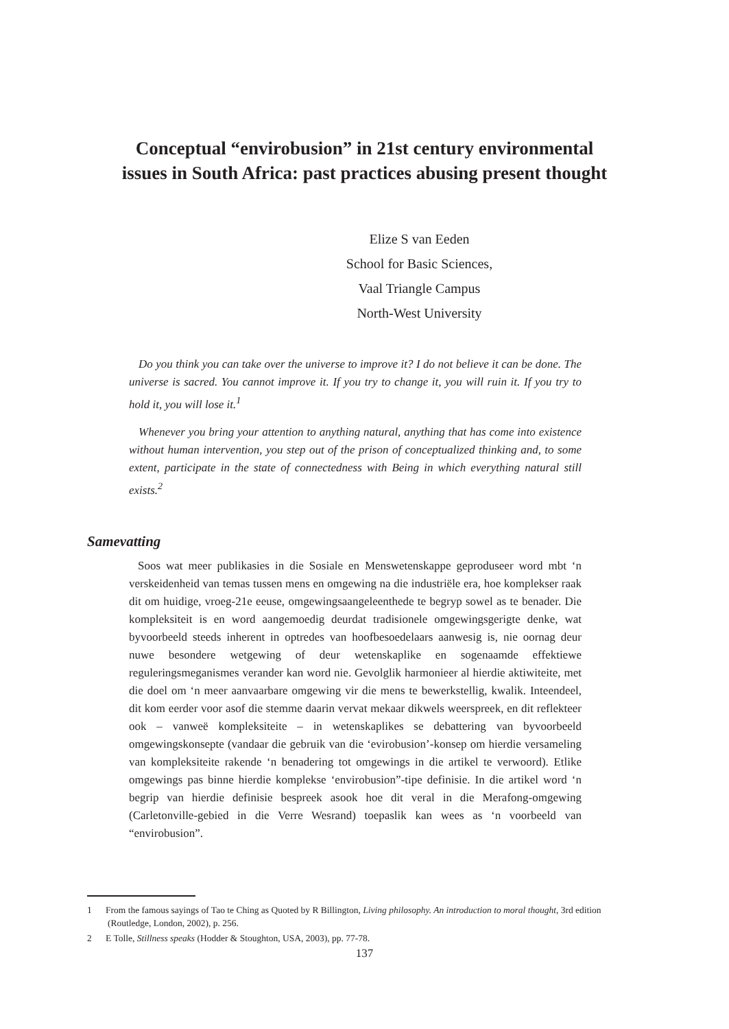Conceptual “envirobusion” in 21st century environmental
issues in South Africa: past practices abusing present thought
Elize S van Eeden
School for Basic Sciences,
Vaal Triangle Campus
North-West University
Do you think you can take over the universe to improve it? I do not believe it can be done. The universe is sacred. You cannot improve it. If you try to change it, you will ruin it. If you try to hold it, you will lose it.<sup>1</sup>
Whenever you bring your attention to anything natural, anything that has come into existence without human intervention, you step out of the prison of conceptualized thinking and, to some extent, participate in the state of connectedness with Being in which everything natural still exists.<sup>2</sup>
Samevatting
Soos wat meer publikasies in die Sosiale en Menswetenskappe geproduseer word mbt ‘n verskeidenheid van temas tussen mens en omgewing na die industriële era, hoe komplekser raak dit om huidige, vroeg-21e eeuse, omgewingsaangeleenthede te begryp sowel as te benader. Die kompleksiteit is en word aangemoedig deurdat tradisionele omgewingsgerigte denke, wat byvoorbeeld steeds inherent in optredes van hoofbesoedelaars aanwesig is, nie oornag deur nuwe besondere wetgewing of deur wetenskaplike en sogenaamde effektiewe reguleringsmeganismes verander kan word nie. Gevolglik harmonieer al hierdie aktiwiteite, met die doel om ‘n meer aanvaarbare omgewing vir die mens te bewerkstellig, kwalik. Inteendeel, dit kom eerder voor asof die stemme daarin vervat mekaar dikwels weerspreek, en dit reflekteer ook – vanweë kompleksiteite – in wetenskaplikes se debattering van byvoorbeeld omgewingskonsepte (vandaar die gebruik van die ‘evirobusion’-konsep om hierdie versameling van kompleksiteite rakende ‘n benadering tot omgewings in die artikel te verwoord). Etlike omgewings pas binne hierdie komplekse ‘envirobusion”-tipe definisie. In die artikel word ‘n begrip van hierdie definisie bespreek asook hoe dit veral in die Merafong-omgewing (Carletonville-gebied in die Verre Wesrand) toepaslik kan wees as ‘n voorbeeld van “envirobusion”.
1 From the famous sayings of Tao te Ching as Quoted by R Billington, Living philosophy. An introduction to moral thought, 3rd edition (Routledge, London, 2002), p. 256.
2 E Tolle, Stillness speaks (Hodder & Stoughton, USA, 2003), pp. 77-78.
137